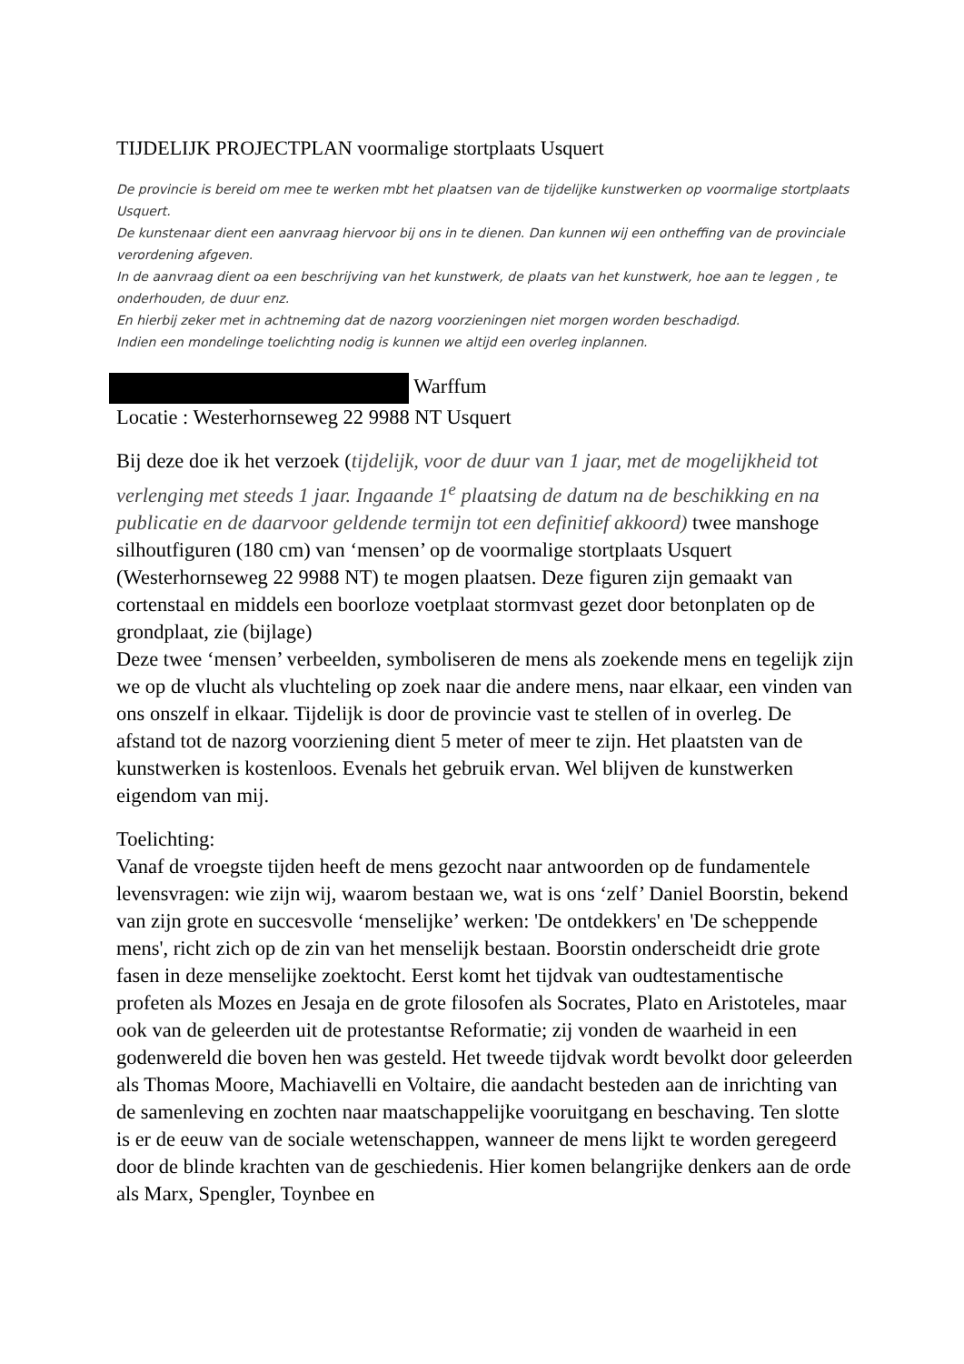TIJDELIJK PROJECTPLAN voormalige stortplaats Usquert
De provincie is bereid om mee te werken mbt het plaatsen van de tijdelijke kunstwerken op voormalige stortplaats Usquert.
De kunstenaar dient een aanvraag hiervoor bij ons in te dienen. Dan kunnen wij een ontheffing van de provinciale verordening afgeven.
In de aanvraag dient oa een beschrijving van het kunstwerk, de plaats van het kunstwerk, hoe aan te leggen , te onderhouden, de duur enz.
En hierbij zeker met in achtneming dat de nazorg voorzieningen niet morgen worden beschadigd.
Indien een mondelinge toelichting nodig is kunnen we altijd een overleg inplannen.
Warffum
Locatie : Westerhornseweg 22 9988 NT Usquert
Bij deze doe ik het verzoek (tijdelijk, voor de duur van 1 jaar, met de mogelijkheid tot verlenging met steeds 1 jaar. Ingaande 1<sup>e</sup> plaatsing de datum na de beschikking en na publicatie en de daarvoor geldende termijn tot een definitief akkoord) twee manshoge silhoutfiguren (180 cm) van ‘mensen’ op de voormalige stortplaats Usquert (Westerhornseweg 22 9988 NT) te mogen plaatsen. Deze figuren zijn gemaakt van cortenstaal en middels een boorloze voetplaat stormvast gezet door betonplaten op de grondplaat, zie (bijlage)
Deze twee ‘mensen’ verbeelden, symboliseren de mens als zoekende mens en tegelijk zijn we op de vlucht als vluchteling op zoek naar die andere mens, naar elkaar, een vinden van ons onszelf in elkaar. Tijdelijk is door de provincie vast te stellen of in overleg. De afstand tot de nazorg voorziening dient 5 meter of meer te zijn. Het plaatsten van de kunstwerken is kostenloos. Evenals het gebruik ervan. Wel blijven de kunstwerken eigendom van mij.
Toelichting:
Vanaf de vroegste tijden heeft de mens gezocht naar antwoorden op de fundamentele levensvragen: wie zijn wij, waarom bestaan we, wat is ons ‘zelf’ Daniel Boorstin, bekend van zijn grote en succesvolle ‘menselijke’ werken: 'De ontdekkers' en 'De scheppende mens', richt zich op de zin van het menselijk bestaan. Boorstin onderscheidt drie grote fasen in deze menselijke zoektocht. Eerst komt het tijdvak van oudtestamentische profeten als Mozes en Jesaja en de grote filosofen als Socrates, Plato en Aristoteles, maar ook van de geleerden uit de protestantse Reformatie; zij vonden de waarheid in een godenwereld die boven hen was gesteld. Het tweede tijdvak wordt bevolkt door geleerden als Thomas Moore, Machiavelli en Voltaire, die aandacht besteden aan de inrichting van de samenleving en zochten naar maatschappelijke vooruitgang en beschaving. Ten slotte is er de eeuw van de sociale wetenschappen, wanneer de mens lijkt te worden geregeerd door de blinde krachten van de geschiedenis. Hier komen belangrijke denkers aan de orde als Marx, Spengler, Toynbee en